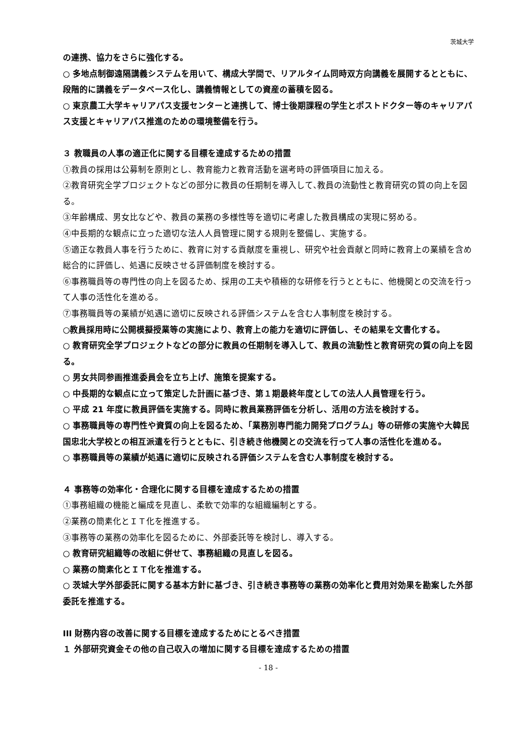茨城大学
の連携、協力をさらに強化する。
○ 多地点制御遠隔講義システムを用いて、構成大学間で、リアルタイム同時双方向講義を展開するとともに、段階的に講義をデータベース化し、講義情報としての資産の蓄積を図る。
○ 東京農工大学キャリアパス支援センターと連携して、博士後期課程の学生とポストドクター等のキャリアパス支援とキャリアパス推進のための環境整備を行う。
３ 教職員の人事の適正化に関する目標を達成するための措置
①教員の採用は公募制を原則とし、教育能力と教育活動を選考時の評価項目に加える。
②教育研究全学プロジェクトなどの部分に教員の任期制を導入して､教員の流動性と教育研究の質の向上を図る。
③年齢構成、男女比などや、教員の業務の多様性等を適切に考慮した教員構成の実現に努める。
④中長期的な観点に立った適切な法人人員管理に関する規則を整備し、実施する。
⑤適正な教員人事を行うために、教育に対する貢献度を重視し、研究や社会貢献と同時に教育上の業績を含め総合的に評価し、処遇に反映させる評価制度を検討する。
⑥事務職員等の専門性の向上を図るため、採用の工夫や積極的な研修を行うとともに、他機関との交流を行って人事の活性化を進める。
⑦事務職員等の業績が処遇に適切に反映される評価システムを含む人事制度を検討する。
○教員採用時に公開模擬授業等の実施により、教育上の能力を適切に評価し、その結果を文書化する。
○ 教育研究全学プロジェクトなどの部分に教員の任期制を導入して、教員の流動性と教育研究の質の向上を図る。
○ 男女共同参画推進委員会を立ち上げ、施策を提案する。
○ 中長期的な観点に立って策定した計画に基づき、第１期最終年度としての法人人員管理を行う。
○ 平成 21 年度に教員評価を実施する。同時に教員業務評価を分析し、活用の方法を検討する。
○ 事務職員等の専門性や資質の向上を図るため、「業務別専門能力開発プログラム」等の研修の実施や大韓民国忠北大学校との相互派遣を行うとともに、引き続き他機関との交流を行って人事の活性化を進める。
○ 事務職員等の業績が処遇に適切に反映される評価システムを含む人事制度を検討する。
４ 事務等の効率化・合理化に関する目標を達成するための措置
①事務組織の機能と編成を見直し、柔軟で効率的な組織編制とする。
②業務の簡素化とＩＴ化を推進する。
③事務等の業務の効率化を図るために、外部委託等を検討し、導入する。
○ 教育研究組織等の改組に併せて、事務組織の見直しを図る。
○ 業務の簡素化とＩＴ化を推進する。
○ 茨城大学外部委託に関する基本方針に基づき、引き続き事務等の業務の効率化と費用対効果を勘案した外部委託を推進する。
III 財務内容の改善に関する目標を達成するためにとるべき措置
１ 外部研究資金その他の自己収入の増加に関する目標を達成するための措置
- 18 -